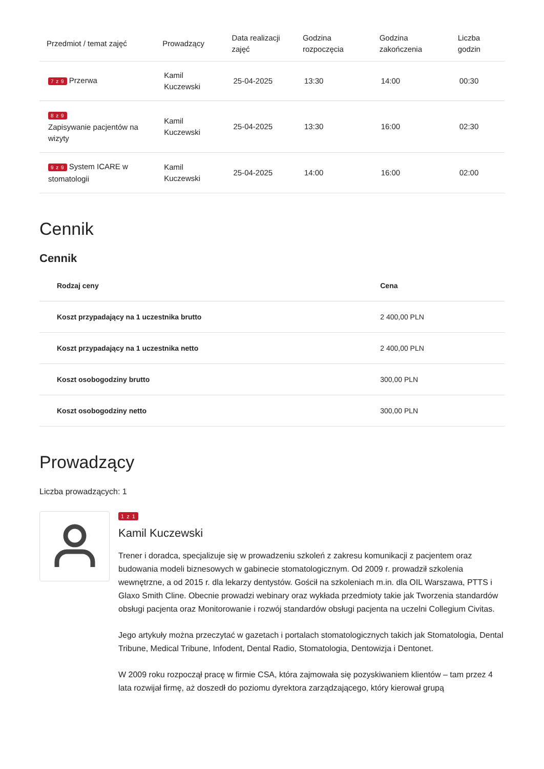| Przedmiot / temat zajęć | Prowadzący | Data realizacji zajęć | Godzina rozpoczęcia | Godzina zakończenia | Liczba godzin |
| --- | --- | --- | --- | --- | --- |
| 7 z 9 Przerwa | Kamil Kuczewski | 25-04-2025 | 13:30 | 14:00 | 00:30 |
| 8 z 9 Zapisywanie pacjentów na wizyty | Kamil Kuczewski | 25-04-2025 | 13:30 | 16:00 | 02:30 |
| 9 z 9 System ICARE w stomatologii | Kamil Kuczewski | 25-04-2025 | 14:00 | 16:00 | 02:00 |
Cennik
Cennik
| Rodzaj ceny | Cena |
| --- | --- |
| Koszt przypadający na 1 uczestnika brutto | 2 400,00 PLN |
| Koszt przypadający na 1 uczestnika netto | 2 400,00 PLN |
| Koszt osobogodziny brutto | 300,00 PLN |
| Koszt osobogodziny netto | 300,00 PLN |
Prowadzący
Liczba prowadzących: 1
1 z 1
Kamil Kuczewski
Trener i doradca, specjalizuje się w prowadzeniu szkoleń z zakresu komunikacji z pacjentem oraz budowania modeli biznesowych w gabinecie stomatologicznym. Od 2009 r. prowadził szkolenia wewnętrzne, a od 2015 r. dla lekarzy dentystów. Gościł na szkoleniach m.in. dla OIL Warszawa, PTTS i Glaxo Smith Cline. Obecnie prowadzi webinary oraz wykłada przedmioty takie jak Tworzenia standardów obsługi pacjenta oraz Monitorowanie i rozwój standardów obsługi pacjenta na uczelni Collegium Civitas.
Jego artykuły można przeczytać w gazetach i portalach stomatologicznych takich jak Stomatologia, Dental Tribune, Medical Tribune, Infodent, Dental Radio, Stomatologia, Dentowizja i Dentonet.
W 2009 roku rozpoczął pracę w firmie CSA, która zajmowała się pozyskiwaniem klientów – tam przez 4 lata rozwijał firmę, aż doszedł do poziomu dyrektora zarządzającego, który kierował grupą